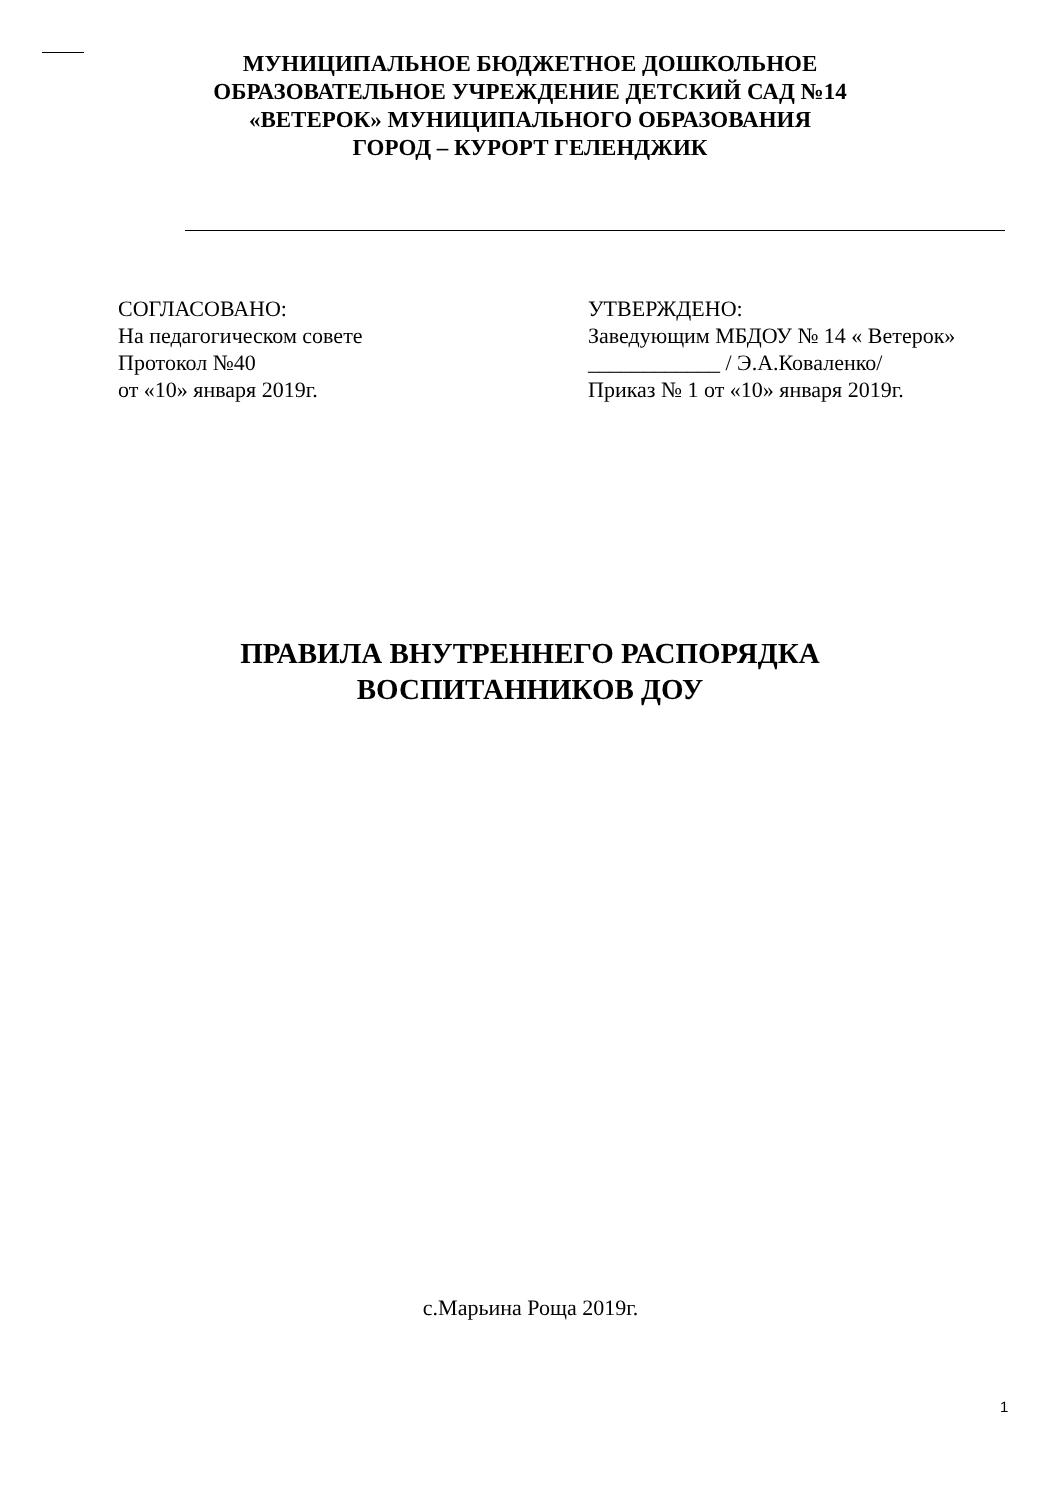МУНИЦИПАЛЬНОЕ БЮДЖЕТНОЕ ДОШКОЛЬНОЕ
ОБРАЗОВАТЕЛЬНОЕ УЧРЕЖДЕНИЕ ДЕТСКИЙ САД №14
«ВЕТЕРОК» МУНИЦИПАЛЬНОГО ОБРАЗОВАНИЯ
ГОРОД – КУРОРТ ГЕЛЕНДЖИК
СОГЛАСОВАНО:
На педагогическом совете
Протокол №40
от «10» января 2019г.
УТВЕРЖДЕНО:
Заведующим МБДОУ № 14 « Ветерок»
____________ / Э.А.Коваленко/
Приказ № 1 от «10» января 2019г.
ПРАВИЛА ВНУТРЕННЕГО РАСПОРЯДКА
ВОСПИТАННИКОВ ДОУ
с.Марьина Роща 2019г.
1